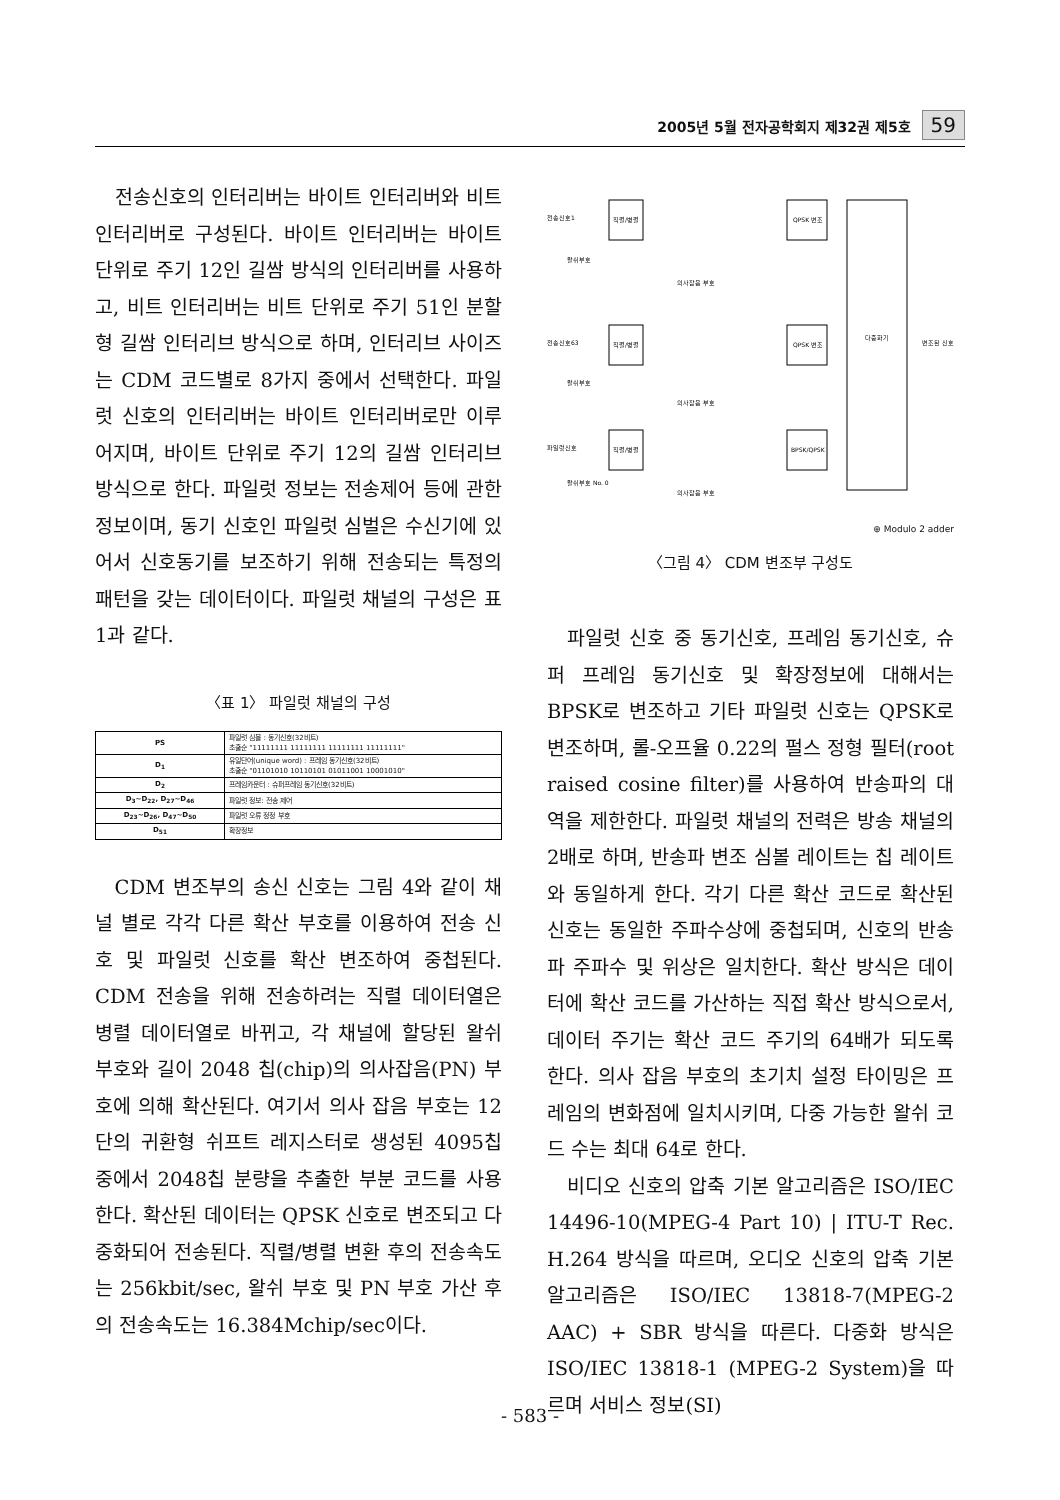2005년 5월 전자공학회지 제32권 제5호 59
전송신호의 인터리버는 바이트 인터리버와 비트 인터리버로 구성된다. 바이트 인터리버는 바이트 단위로 주기 12인 길쌈 방식의 인터리버를 사용하고, 비트 인터리버는 비트 단위로 주기 51인 분할형 길쌈 인터리브 방식으로 하며, 인터리브 사이즈는 CDM 코드별로 8가지 중에서 선택한다. 파일럿 신호의 인터리버는 바이트 인터리버로만 이루어지며, 바이트 단위로 주기 12의 길쌈 인터리브 방식으로 한다. 파일럿 정보는 전송제어 등에 관한 정보이며, 동기 신호인 파일럿 심벌은 수신기에 있어서 신호동기를 보조하기 위해 전송되는 특정의 패턴을 갖는 데이터이다. 파일럿 채널의 구성은 표 1과 같다.
〈표 1〉 파일럿 채널의 구성
| PS | 파일럿 심볼 : 동기신호(32비트) 초출순 "11111111 11111111 11111111 11111111" |
| D<sub>1</sub> | 유일단어(unique word) : 프레임 동기신호(32비트) 초출순 "01101010 10110101 01011001 10001010" |
| D<sub>2</sub> | 프레임카운터 : 슈퍼프레임 동기신호(32비트) |
| D<sub>3</sub>~D<sub>22</sub>, D<sub>27</sub>~D<sub>46</sub> | 파일럿 정보: 전송 제어 |
| D<sub>23</sub>~D<sub>26</sub>, D<sub>47</sub>~D<sub>50</sub> | 파일럿 오류 정정 부호 |
| D<sub>51</sub> | 확장정보 |
CDM 변조부의 송신 신호는 그림 4와 같이 채널 별로 각각 다른 확산 부호를 이용하여 전송 신호 및 파일럿 신호를 확산 변조하여 중첩된다. CDM 전송을 위해 전송하려는 직렬 데이터열은 병렬 데이터열로 바뀌고, 각 채널에 할당된 왈쉬 부호와 길이 2048 칩(chip)의 의사잡음(PN) 부호에 의해 확산된다. 여기서 의사 잡음 부호는 12단의 귀환형 쉬프트 레지스터로 생성된 4095칩 중에서 2048칩 분량을 추출한 부분 코드를 사용한다. 확산된 데이터는 QPSK 신호로 변조되고 다중화되어 전송된다. 직렬/병렬 변환 후의 전송속도는 256kbit/sec, 왈쉬 부호 및 PN 부호 가산 후의 전송속도는 16.384Mchip/sec이다.
다중화기
직렬/병렬
직렬/병렬
직렬/병렬
QPSK 변조
QPSK 변조
BPSK/QPSK
전송신호1
전송신호63
파일럿신호
왈쉬부호
왈쉬부호
왈쉬부호 No. 0
의사잡음 부호
의사잡음 부호
의사잡음 부호
변조된 신호
⊕ Modulo 2 adder
〈그림 4〉 CDM 변조부 구성도
파일럿 신호 중 동기신호, 프레임 동기신호, 슈퍼 프레임 동기신호 및 확장정보에 대해서는 BPSK로 변조하고 기타 파일럿 신호는 QPSK로 변조하며, 롤-오프율 0.22의 펄스 정형 필터(root raised cosine filter)를 사용하여 반송파의 대역을 제한한다. 파일럿 채널의 전력은 방송 채널의 2배로 하며, 반송파 변조 심볼 레이트는 칩 레이트와 동일하게 한다. 각기 다른 확산 코드로 확산된 신호는 동일한 주파수상에 중첩되며, 신호의 반송파 주파수 및 위상은 일치한다. 확산 방식은 데이터에 확산 코드를 가산하는 직접 확산 방식으로서, 데이터 주기는 확산 코드 주기의 64배가 되도록 한다. 의사 잡음 부호의 초기치 설정 타이밍은 프레임의 변화점에 일치시키며, 다중 가능한 왈쉬 코드 수는 최대 64로 한다.
비디오 신호의 압축 기본 알고리즘은 ISO/IEC 14496-10(MPEG-4 Part 10) | ITU-T Rec. H.264 방식을 따르며, 오디오 신호의 압축 기본 알고리즘은 ISO/IEC 13818-7(MPEG-2 AAC) + SBR 방식을 따른다. 다중화 방식은 ISO/IEC 13818-1 (MPEG-2 System)을 따르며 서비스 정보(SI)
- 583 -